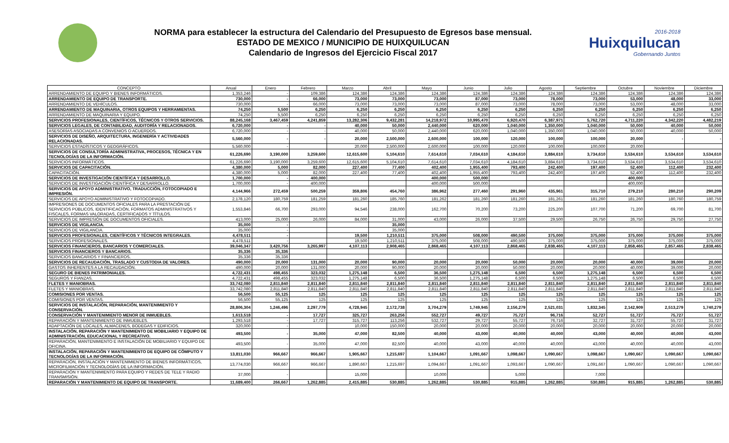NORMA para establecer la estructura del Calendario del Presupuesto de Egresos base mensual.
ESTADO DE MEXICO / MUNICIPIO DE HUIXQUILUCAN
Calendario de Ingresos del Ejercicio Fiscal 2017
2016-2018
Huixquilucan
Gobernando Juntos
| CONCEPTO | Anual | Enero | Febrero | Marzo | Abril | Mayo | Junio | Julio | Agosto | Septiembre | Octubre | Noviembre | Diciembre |
| --- | --- | --- | --- | --- | --- | --- | --- | --- | --- | --- | --- | --- | --- |
| ARRENDAMIENTO DE EQUIPO Y BIENES INFORMÁTICOS. | 1,353,246 | - | 109,386 | 124,386 | 124,386 | 124,386 | 124,386 | 124,386 | 124,386 | 124,386 | 124,386 | 124,386 | 124,386 |
| ARRENDAMIENTO DE EQUIPO DE TRANSPORTE. | 730,000 | - | 66,000 | 73,000 | 73,000 | 73,000 | 87,000 | 73,000 | 78,000 | 73,000 | 53,000 | 48,000 | 33,000 |
| ARRENDAMIENTO DE VEHÍCULOS. | 730,000 | - | 66,000 | 73,000 | 73,000 | 73,000 | 87,000 | 73,000 | 78,000 | 73,000 | 53,000 | 48,000 | 33,000 |
| ARRENDAMIENTO DE MAQUINARIA, OTROS EQUIPOS Y HERRAMIENTAS. | 74,250 | 5,500 | 6,250 | 6,250 | 6,250 | 6,250 | 6,250 | 6,250 | 6,250 | 6,250 | 6,250 | 6,250 | 6,250 |
| ARRENDAMIENTO DE MAQUINARIA Y EQUIPO. | 74,250 | 5,500 | 6,250 | 6,250 | 6,250 | 6,250 | 6,250 | 6,250 | 6,250 | 6,250 | 6,250 | 6,250 | 6,250 |
| SERVICIOS PROFESIONALES, CIENTÍFICOS, TÉCNICOS Y OTROS SERVICIOS. | 88,245,168 | 3,467,459 | 4,241,859 | 13,282,306 | 9,432,281 | 14,218,972 | 10,995,470 | 6,920,470 | 6,387,971 | 5,762,720 | 4,711,220 | 4,342,220 | 4,482,219 |
| SERVICIOS LEGALES, DE CONTABILIDAD, AUDITORÍA Y RELACIONADOS. | 6,720,000 | - | - | 40,000 | 50,000 | 2,440,000 | 620,000 | 1,040,000 | 1,350,000 | 1,040,000 | 50,000 | 40,000 | 50,000 |
| ASESORÍAS ASOCIADAS A CONVENIOS O ACUERDOS. | 6,720,000 | - | - | 40,000 | 50,000 | 2,440,000 | 620,000 | 1,040,000 | 1,350,000 | 1,040,000 | 50,000 | 40,000 | 50,000 |
| SERVICIOS DE DISEÑO, ARQUITECTURA, INGENIERÍA Y ACTIVIDADES RELACIONADAS. | 5,560,000 | - | - | 20,000 | 2,500,000 | 2,600,000 | 100,000 | 120,000 | 100,000 | 100,000 | 20,000 | - | - |
| SERVICIOS ESTADÍSTICOS Y GEOGRÁFICOS. | 5,560,000 | - | | 20,000 | 2,500,000 | 2,600,000 | 100,000 | 120,000 | 100,000 | 100,000 | 20,000 | | |
| SERVICIOS DE CONSULTORÍA ADMINISTRATIVA, PROCESOS, TÉCNICA Y EN TECNOLOGÍAS DE LA INFORMACIÓN. | 61,226,690 | 3,190,000 | 3,259,600 | 12,615,600 | 5,104,610 | 7,614,610 | 7,034,610 | 4,184,610 | 3,884,610 | 3,734,610 | 3,534,610 | 3,534,610 | 3,534,610 |
| SERVICIOS INFORMÁTICOS. | 61,226,690 | 3,190,000 | 3,259,600 | 12,615,600 | 5,104,610 | 7,614,610 | 7,034,610 | 4,184,610 | 3,884,610 | 3,734,610 | 3,534,610 | 3,534,610 | 3,534,610 |
| SERVICIOS DE CAPACITACIÓN. | 4,380,000 | 5,000 | 82,000 | 227,400 | 77,400 | 402,400 | 1,955,400 | 793,400 | 242,400 | 197,400 | 52,400 | 112,400 | 232,400 |
| CAPACITACIÓN. | 4,380,000 | 5,000 | 82,000 | 227,400 | 77,400 | 402,400 | 1,955,400 | 793,400 | 242,400 | 197,400 | 52,400 | 112,400 | 232,400 |
| SERVICIOS DE INVESTIGACIÓN CIENTÍFICA Y DESARROLLO. | 1,700,000 | - | 400,000 | | | 400,000 | 500,000 | | | | 400,000 | | |
| SERVICIOS DE INVESTIGACIÓN CIENTÍFICA Y DESARROLLO. | 1,700,000 | - | 400,000 | | | 400,000 | 500,000 | | | | 400,000 | | |
| SERVICIOS DE APOYO ADMINISTRATIVO, TRADUCCIÓN, FOTOCOPIADO E IMPRESIÓN. | 4,144,966 | 272,459 | 500,259 | 359,806 | 454,760 | 386,962 | 277,460 | 291,960 | 435,961 | 315,710 | 279,210 | 280,210 | 290,209 |
| SERVICIOS DE APOYO ADMINISTRATIVO Y FOTOCOPIADO. | 2,178,120 | 180,759 | 181,259 | 181,260 | 185,760 | 181,262 | 181,260 | 181,260 | 181,261 | 181,260 | 181,260 | 180,760 | 180,759 |
| IMPRESIONES DE DOCUMENTOS OFICIALES PARA LA PRESTACIÓN DE SERVICIOS PÚBLICOS, IDENTIFICACIÓN, FORMATOS ADMINISTRATIVOS Y FISCALES, FORMAS VALORADAS, CERTIFICADOS Y TÍTULOS. | 1,553,846 | 66,700 | 293,000 | 94,546 | 238,000 | 162,700 | 70,200 | 73,200 | 225,200 | 107,700 | 71,200 | 69,700 | 81,700 |
| SERVICIOS DE IMPRESIÓN DE DOCUMENTOS OFICIALES. | 413,000 | 25,000 | 26,000 | 84,000 | 31,000 | 43,000 | 26,000 | 37,500 | 29,500 | 26,750 | 26,750 | 29,750 | 27,750 |
| SERVICIOS DE VIGILANCIA. | 35,000 | - | | | 35,000 | | | | | | | | |
| SERVICIOS DE VIGILANCIA. | 35,000 | - | | | 35,000 | | | | | | | | |
| SERVICIOS PROFESIONALES, CIENTÍFICOS Y TÉCNICOS INTEGRALES. | 4,478,511 | - | | 19,500 | 1,210,511 | 375,000 | 508,000 | 490,500 | 375,000 | 375,000 | 375,000 | 375,000 | 375,000 |
| SERVICIOS PROFESIONALES. | 4,478,511 | - | | 19,500 | 1,210,511 | 375,000 | 508,000 | 490,500 | 375,000 | 375,000 | 375,000 | 375,000 | 375,000 |
| SERVICIOS FINANCIEROS, BANCARIOS Y COMERCIALES. | 39,046,347 | 3,420,756 | 3,265,997 | 4,107,113 | 2,908,465 | 2,868,465 | 4,107,113 | 2,868,465 | 2,838,465 | 4,107,113 | 2,858,465 | 2,857,465 | 2,838,465 |
| SERVICIOS FINANCIEROS Y BANCARIOS. | 35,336 | 35,336 | | | | | | | | | | | |
| SERVICIOS BANCARIOS Y FINANCIEROS. | 35,336 | 35,336 | | | | | | | | | | | |
| SERVICIOS DE RECAUDACIÓN, TRASLADO Y CUSTODIA DE VALORES. | 490,000 | 20,000 | 131,000 | 20,000 | 90,000 | 20,000 | 20,000 | 50,000 | 20,000 | 20,000 | 40,000 | 39,000 | 20,000 |
| GASTOS INHERENTES A LA RECAUDACIÓN. | 490,000 | 20,000 | 131,000 | 20,000 | 90,000 | 20,000 | 20,000 | 50,000 | 20,000 | 20,000 | 40,000 | 39,000 | 20,000 |
| SEGURO DE BIENES PATRIMONIALES. | 4,722,431 | 498,455 | 323,032 | 1,275,148 | 6,500 | 36,500 | 1,275,148 | 6,500 | 6,500 | 1,275,148 | 6,500 | 6,500 | 6,500 |
| SEGUROS Y FIANZAS. | 4,722,431 | 498,455 | 323,032 | 1,275,148 | 6,500 | 36,500 | 1,275,148 | 6,500 | 6,500 | 1,275,148 | 6,500 | 6,500 | 6,500 |
| FLETES Y MANIOBRAS. | 33,742,080 | 2,811,840 | 2,811,840 | 2,811,840 | 2,811,840 | 2,811,840 | 2,811,840 | 2,811,840 | 2,811,840 | 2,811,840 | 2,811,840 | 2,811,840 | 2,811,840 |
| FLETES Y MANIOBRAS. | 33,742,080 | 2,811,840 | 2,811,840 | 2,811,840 | 2,811,840 | 2,811,840 | 2,811,840 | 2,811,840 | 2,811,840 | 2,811,840 | 2,811,840 | 2,811,840 | 2,811,840 |
| COMISIONES POR VENTAS. | 56,500 | 55,125 | 125 | 125 | 125 | 125 | 125 | 125 | 125 | 125 | 125 | 125 | 125 |
| COMISIONES POR VENTAS. | 56,500 | 55,125 | 125 | 125 | 125 | 125 | 125 | 125 | 125 | 125 | 125 | 125 | 125 |
| SERVICIOS DE INSTALACIÓN, REPARACIÓN, MANTENIMIENTO Y CONSERVACIÓN. | 28,806,304 | 1,246,496 | 2,297,779 | 4,728,945 | 2,172,738 | 3,704,279 | 1,749,945 | 2,156,279 | 2,521,031 | 1,832,345 | 2,142,909 | 2,513,279 | 1,740,279 |
| CONSERVACIÓN Y MANTENIMIENTO MENOR DE INMUEBLES. | 1,613,518 | - | 17,727 | 325,727 | 263,256 | 552,727 | 49,727 | 75,727 | 96,716 | 52,727 | 51,727 | 75,727 | 51,727 |
| REPARACIÓN Y MANTENIMIENTO DE INMUEBLES. | 1,293,518 | - | 17,727 | 315,727 | 113,256 | 532,727 | 29,727 | 55,727 | 76,716 | 32,727 | 31,727 | 55,727 | 31,727 |
| ADAPTACIÓN DE LOCALES, ALMACENES, BODEGAS Y EDIFICIOS. | 320,000 | - | | 10,000 | 150,000 | 20,000 | 20,000 | 20,000 | 20,000 | 20,000 | 20,000 | 20,000 | 20,000 |
| INSTALACIÓN, REPARACIÓN Y MANTENIMIENTO DE MOBILIARIO Y EQUIPO DE ADMINISTRACIÓN, EDUCACIONAL Y RECREATIVO. | 493,500 | - | 35,000 | 47,000 | 82,500 | 40,000 | 43,000 | 40,000 | 40,000 | 43,000 | 40,000 | 40,000 | 43,000 |
| REPARACIÓN, MANTENIMIENTO E INSTALACIÓN DE MOBILIARIO Y EQUIPO DE OFICINA. | 493,500 | - | 35,000 | 47,000 | 82,500 | 40,000 | 43,000 | 40,000 | 40,000 | 43,000 | 40,000 | 40,000 | 43,000 |
| INSTALACIÓN, REPARACIÓN Y MANTENIMIENTO DE EQUIPO DE CÓMPUTO Y TECNOLOGÍAS DE LA INFORMACIÓN. | 13,811,030 | 966,667 | 966,667 | 1,905,667 | 1,215,697 | 1,104,667 | 1,091,667 | 1,098,667 | 1,090,667 | 1,098,667 | 1,090,667 | 1,090,667 | 1,090,667 |
| REPARACIÓN, INSTALACIÓN Y MANTENIMIENTO DE BIENES INFORMÁTICOS, MICROFILMACIÓN Y TECNOLOGÍAS DE LA INFORMACIÓN. | 13,774,030 | 966,667 | 966,667 | 1,890,667 | 1,215,697 | 1,094,667 | 1,091,667 | 1,093,667 | 1,090,667 | 1,091,667 | 1,090,667 | 1,090,667 | 1,090,667 |
| REPARACIÓN Y MANTENIMIENTO PARA EQUIPO Y REDES DE TELE Y RADIO TRANSMISIÓN. | 37,000 | - | | 15,000 | | 10,000 | | 5,000 | | 7,000 | | | |
| REPARACIÓN Y MANTENIMIENTO DE EQUIPO DE TRANSPORTE. | 11,689,400 | 266,667 | 1,262,885 | 2,415,885 | 530,885 | 1,262,885 | 530,885 | 915,885 | 1,262,885 | 530,885 | 915,885 | 1,262,885 | 530,885 |